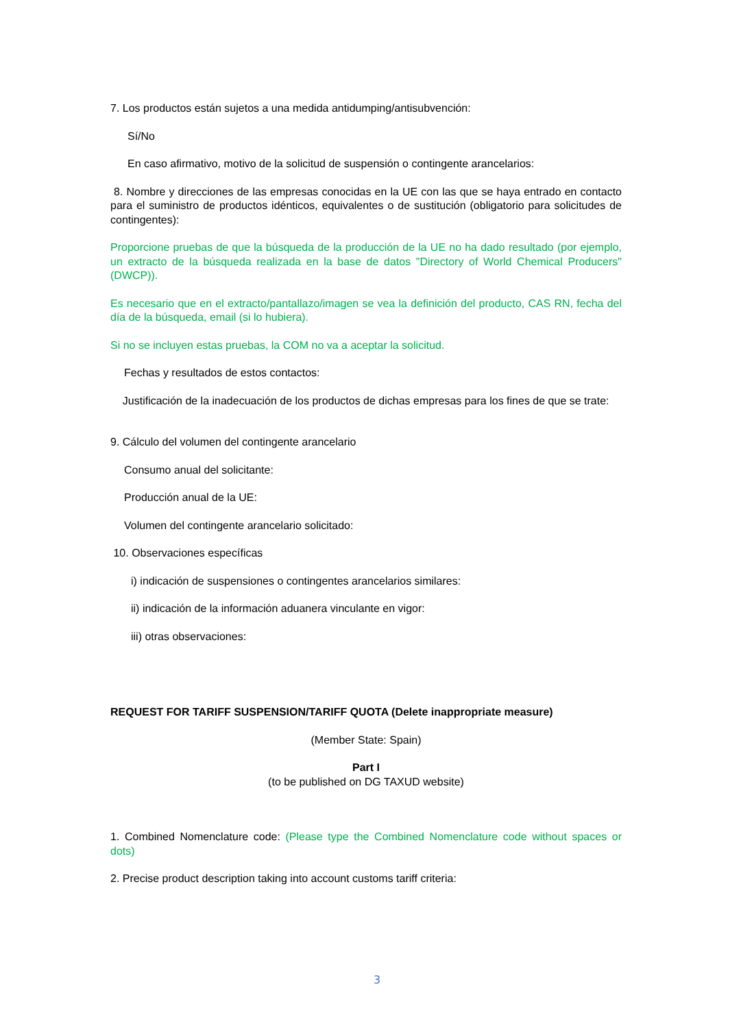7. Los productos están sujetos a una medida antidumping/antisubvención:
Sí/No
En caso afirmativo, motivo de la solicitud de suspensión o contingente arancelarios:
8. Nombre y direcciones de las empresas conocidas en la UE con las que se haya entrado en contacto para el suministro de productos idénticos, equivalentes o de sustitución (obligatorio para solicitudes de contingentes):
Proporcione pruebas de que la búsqueda de la producción de la UE no ha dado resultado (por ejemplo, un extracto de la búsqueda realizada en la base de datos "Directory of World Chemical Producers" (DWCP)).
Es necesario que en el extracto/pantallazo/imagen se vea la definición del producto, CAS RN, fecha del día de la búsqueda, email (si lo hubiera).
Si no se incluyen estas pruebas, la COM no va a aceptar la solicitud.
Fechas y resultados de estos contactos:
Justificación de la inadecuación de los productos de dichas empresas para los fines de que se trate:
9. Cálculo del volumen del contingente arancelario
Consumo anual del solicitante:
Producción anual de la UE:
Volumen del contingente arancelario solicitado:
10. Observaciones específicas
i) indicación de suspensiones o contingentes arancelarios similares:
ii) indicación de la información aduanera vinculante en vigor:
iii) otras observaciones:
REQUEST FOR TARIFF SUSPENSION/TARIFF QUOTA (Delete inappropriate measure)
(Member State: Spain)
Part I
(to be published on DG TAXUD website)
1. Combined Nomenclature code: (Please type the Combined Nomenclature code without spaces or dots)
2. Precise product description taking into account customs tariff criteria:
3